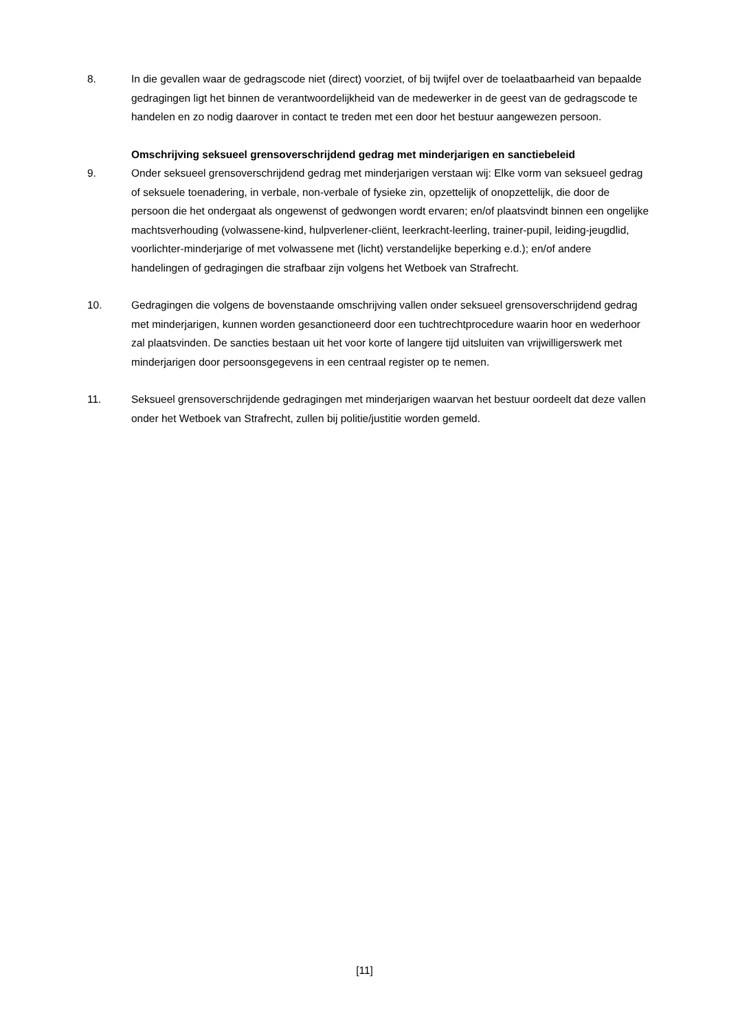8. In die gevallen waar de gedragscode niet (direct) voorziet, of bij twijfel over de toelaatbaarheid van bepaalde gedragingen ligt het binnen de verantwoordelijkheid van de medewerker in de geest van de gedragscode te handelen en zo nodig daarover in contact te treden met een door het bestuur aangewezen persoon.
Omschrijving seksueel grensoverschrijdend gedrag met minderjarigen en sanctiebeleid
9. Onder seksueel grensoverschrijdend gedrag met minderjarigen verstaan wij: Elke vorm van seksueel gedrag of seksuele toenadering, in verbale, non-verbale of fysieke zin, opzettelijk of onopzettelijk, die door de persoon die het ondergaat als ongewenst of gedwongen wordt ervaren; en/of plaatsvindt binnen een ongelijke machtsverhouding (volwassene-kind, hulpverlener-cliënt, leerkracht-leerling, trainer-pupil, leiding-jeugdlid, voorlichter-minderjarige of met volwassene met (licht) verstandelijke beperking e.d.); en/of andere handelingen of gedragingen die strafbaar zijn volgens het Wetboek van Strafrecht.
10. Gedragingen die volgens de bovenstaande omschrijving vallen onder seksueel grensoverschrijdend gedrag met minderjarigen, kunnen worden gesanctioneerd door een tuchtrechtprocedure waarin hoor en wederhoor zal plaatsvinden. De sancties bestaan uit het voor korte of langere tijd uitsluiten van vrijwilligerswerk met minderjarigen door persoonsgegevens in een centraal register op te nemen.
11. Seksueel grensoverschrijdende gedragingen met minderjarigen waarvan het bestuur oordeelt dat deze vallen onder het Wetboek van Strafrecht, zullen bij politie/justitie worden gemeld.
[11]